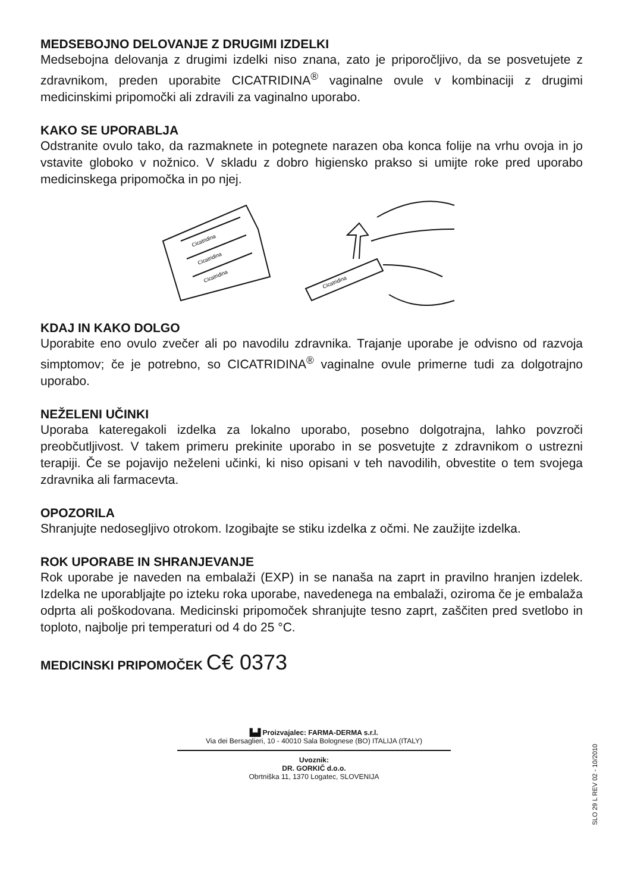MEDSEBOJNO DELOVANJE Z DRUGIMI IZDELKI
Medsebojna delovanja z drugimi izdelki niso znana, zato je priporočljivo, da se posvetujete z zdravnikom, preden uporabite CICATRIDINA<sup>®</sup> vaginalne ovule v kombinaciji z drugimi medicinskimi pripomočki ali zdravili za vaginalno uporabo.
KAKO SE UPORABLJA
Odstranite ovulo tako, da razmaknete in potegnete narazen oba konca folije na vrhu ovoja in jo vstavite globoko v nožnico. V skladu z dobro higiensko prakso si umijte roke pred uporabo medicinskega pripomočka in po njej.
Cicatridina
Cicatridina
Cicatridina
Cicatridina
KDAJ IN KAKO DOLGO
Uporabite eno ovulo zvečer ali po navodilu zdravnika. Trajanje uporabe je odvisno od razvoja simptomov; če je potrebno, so CICATRIDINA<sup>®</sup> vaginalne ovule primerne tudi za dolgotrajno uporabo.
NEŽELENI UČINKI
Uporaba kateregakoli izdelka za lokalno uporabo, posebno dolgotrajna, lahko povzroči preobčutljivost. V takem primeru prekinite uporabo in se posvetujte z zdravnikom o ustrezni terapiji. Če se pojavijo neželeni učinki, ki niso opisani v teh navodilih, obvestite o tem svojega zdravnika ali farmacevta.
OPOZORILA
Shranjujte nedosegljivo otrokom. Izogibajte se stiku izdelka z očmi. Ne zaužijte izdelka.
ROK UPORABE IN SHRANJEVANJE
Rok uporabe je naveden na embalaži (EXP) in se nanaša na zaprt in pravilno hranjen izdelek. Izdelka ne uporabljajte po izteku roka uporabe, navedenega na embalaži, oziroma če je embalaža odprta ali poškodovana. Medicinski pripomoček shranjujte tesno zaprt, zaščiten pred svetlobo in toploto, najbolje pri temperaturi od 4 do 25 °C.
MEDICINSKI PRIPOMOČEK C€ 0373
▙▟ Proizvajalec: FARMA-DERMA s.r.l.
Via dei Bersaglieri, 10 - 40010 Sala Bolognese (BO) ITALIJA (ITALY)
Uvoznik:
DR. GORKIČ d.o.o.
Obrtniška 11, 1370 Logatec, SLOVENIJA
SLO 29 L REV 02 - 10/2010